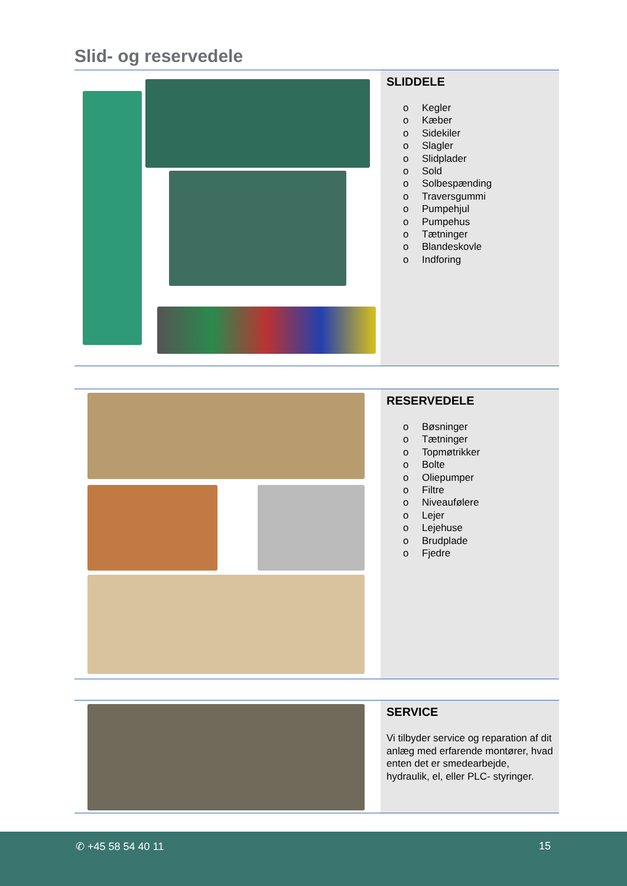Slid- og reservedele
SLIDDELE
o Kegler
o Kæber
o Sidekiler
o Slagler
o Slidplader
o Sold
o Solbespænding
o Traversgummi
o Pumpehjul
o Pumpehus
o Tætninger
o Blandeskovle
o Indforing
RESERVEDELE
o Bøsninger
o Tætninger
o Topmøtrikker
o Bolte
o Oliepumper
o Filtre
o Niveaufølere
o Lejer
o Lejehuse
o Brudplade
o Fjedre
SERVICE
Vi tilbyder service og reparation af dit anlæg med erfarende montører, hvad enten det er smedearbejde, hydraulik, el, eller PLC- styringer.
✆ +45 58 54 40 11 15